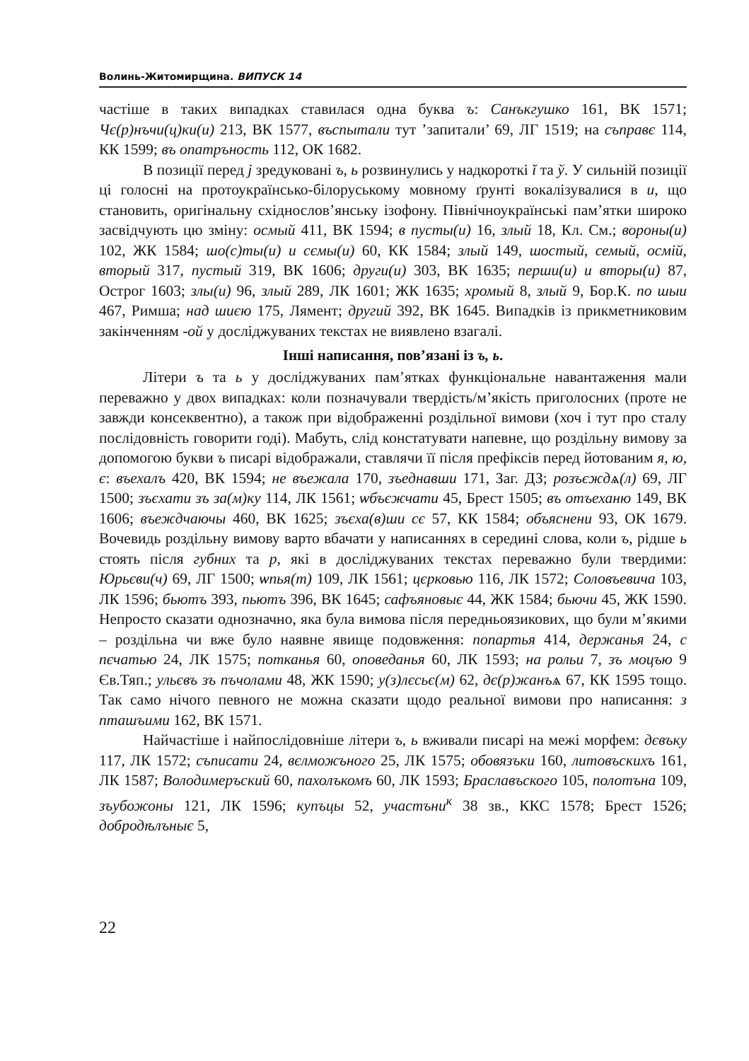Волинь-Житомирщина. ВИПУСК 14
частіше в таких випадках ставилася одна буква ъ: Санъкгушко 161, ВК 1571; Чє(р)нъчи(ц)ки(и) 213, ВК 1577, въспытали тут ’запитали’ 69, ЛГ 1519; на съправє 114, КК 1599; въ опатръность 112, ОК 1682.
В позиції перед j зредуковані ъ, ь розвинулись у надкороткі ĭ та ў. У сильній позиції ці голосні на протоукраїнсько-білоруському мовному ґрунті вокалізувалися в и, що становить, оригінальну східнослов’янську ізофону. Північноукраїнські пам’ятки широко засвідчують цю зміну: осмый 411, ВК 1594; в пусты(и) 16, злый 18, Кл. См.; вороны(и) 102, ЖК 1584; шо(с)ты(и) и сємы(и) 60, КК 1584; злый 149, шостый, семый, осмій, вторый 317, пустый 319, ВК 1606; други(и) 303, ВК 1635; перши(и) и вторы(и) 87, Острог 1603; злы(и) 96, злый 289, ЛК 1601; ЖК 1635; хромый 8, злый 9, Бор.К. по шыи 467, Римша; над шиєю 175, Лямент; другий 392, ВК 1645. Випадків із прикметниковим закінченням -ой у досліджуваних текстах не виявлено взагалі.
Інші написання, пов’язані із ъ, ь.
Літери ъ та ь у досліджуваних пам’ятках функціональне навантаження мали переважно у двох випадках: коли позначували твердість/м’якість приголосних (проте не завжди консеквентно), а також при відображенні роздільної вимови (хоч і тут про сталу послідовність говорити годі). Мабуть, слід констатувати напевне, що роздільну вимову за допомогою букви ъ писарі відображали, ставлячи її після префіксів перед йотованим я, ю, є: въехалъ 420, ВК 1594; не въежала 170, зъеднавши 171, Заг. ДЗ; розъєждѧ(л) 69, ЛГ 1500; зъєхати зъ за(м)ку 114, ЛК 1561; ѡбъєжчати 45, Брест 1505; въ отъеханю 149, ВК 1606; въеждчаючы 460, ВК 1625; зъєха(в)ши сє 57, КК 1584; объяснени 93, ОК 1679. Вочевидь роздільну вимову варто вбачати у написаннях в середині слова, коли ъ, рідше ь стоять після губних та р, які в досліджуваних текстах переважно були твердими: Юрьєви(ч) 69, ЛГ 1500; ѡпья(т) 109, ЛК 1561; цєрковью 116, ЛК 1572; Соловъевича 103, ЛК 1596; бьютъ 393, пьютъ 396, ВК 1645; сафъяновыє 44, ЖК 1584; бьючи 45, ЖК 1590. Непросто сказати однозначно, яка була вимова після передньоязикових, що були м’якими – роздільна чи вже було наявне явище подовження: попартья 414, держанья 24, с пєчатью 24, ЛК 1575; потканья 60, оповеданья 60, ЛК 1593; на рольи 7, зъ моцъю 9 Єв.Тяп.; ульєвъ зъ пъчолами 48, ЖК 1590; у(з)лєсьє(м) 62, дє(р)жанъѧ 67, КК 1595 тощо. Так само нічого певного не можна сказати щодо реальної вимови про написання: з пташъими 162, ВК 1571.
Найчастіше і найпослідовніше літери ъ, ь вживали писарі на межі морфем: дєвъку 117, ЛК 1572; съписати 24, вєлможъного 25, ЛК 1575; обовязъки 160, литовъскихъ 161, ЛК 1587; Володимеръский 60, пахолъкомъ 60, ЛК 1593; Браславъского 105, полотъна 109, зъубожоны 121, ЛК 1596; купъцы 52, участъни<sup>к</sup> 38 зв., ККС 1578; Брест 1526; добродѣлъныє 5,
22